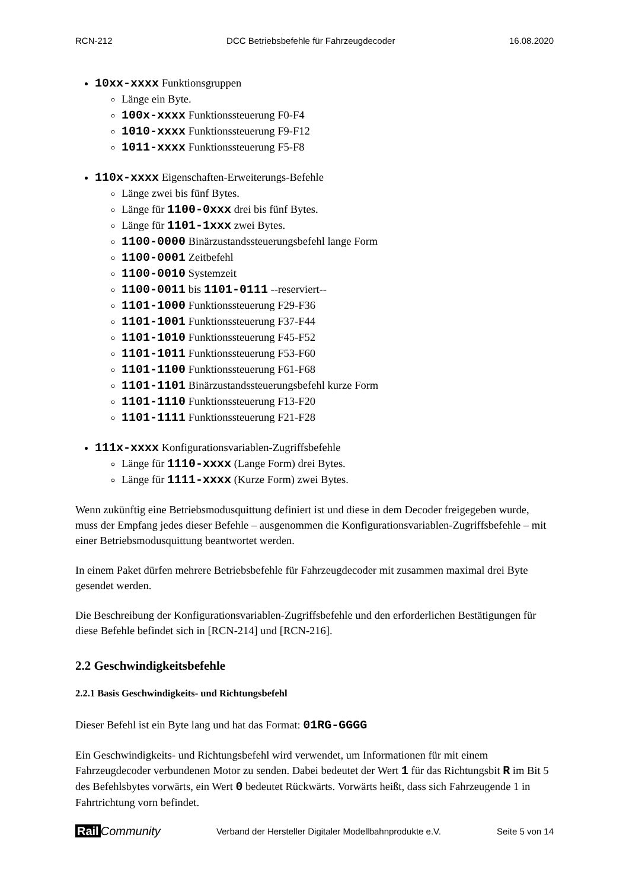RCN-212 DCC Betriebsbefehle für Fahrzeugdecoder 16.08.2020
10xx-xxxx Funktionsgruppen
Länge ein Byte.
100x-xxxx Funktionssteuerung F0-F4
1010-xxxx Funktionssteuerung F9-F12
1011-xxxx Funktionssteuerung F5-F8
110x-xxxx Eigenschaften-Erweiterungs-Befehle
Länge zwei bis fünf Bytes.
Länge für 1100-0xxx drei bis fünf Bytes.
Länge für 1101-1xxx zwei Bytes.
1100-0000 Binärzustandssteuerungsbefehl lange Form
1100-0001 Zeitbefehl
1100-0010 Systemzeit
1100-0011 bis 1101-0111 --reserviert--
1101-1000 Funktionssteuerung F29-F36
1101-1001 Funktionssteuerung F37-F44
1101-1010 Funktionssteuerung F45-F52
1101-1011 Funktionssteuerung F53-F60
1101-1100 Funktionssteuerung F61-F68
1101-1101 Binärzustandssteuerungsbefehl kurze Form
1101-1110 Funktionssteuerung F13-F20
1101-1111 Funktionssteuerung F21-F28
111x-xxxx Konfigurationsvariablen-Zugriffsbefehle
Länge für 1110-xxxx (Lange Form) drei Bytes.
Länge für 1111-xxxx (Kurze Form) zwei Bytes.
Wenn zukünftig eine Betriebsmodusquittung definiert ist und diese in dem Decoder freigegeben wurde, muss der Empfang jedes dieser Befehle – ausgenommen die Konfigurationsvariablen-Zugriffsbefehle – mit einer Betriebsmodusquittung beantwortet werden.
In einem Paket dürfen mehrere Betriebsbefehle für Fahrzeugdecoder mit zusammen maximal drei Byte gesendet werden.
Die Beschreibung der Konfigurationsvariablen-Zugriffsbefehle und den erforderlichen Bestätigungen für diese Befehle befindet sich in [RCN-214] und [RCN-216].
2.2 Geschwindigkeitsbefehle
2.2.1 Basis Geschwindigkeits- und Richtungsbefehl
Dieser Befehl ist ein Byte lang und hat das Format: 01RG-GGGG
Ein Geschwindigkeits- und Richtungsbefehl wird verwendet, um Informationen für mit einem Fahrzeugdecoder verbundenen Motor zu senden. Dabei bedeutet der Wert 1 für das Richtungsbit R im Bit 5 des Befehlsbytes vorwärts, ein Wert 0 bedeutet Rückwärts. Vorwärts heißt, dass sich Fahrzeugende 1 in Fahrtrichtung vorn befindet.
Rail Community Verband der Hersteller Digitaler Modellbahnprodukte e.V. Seite 5 von 14